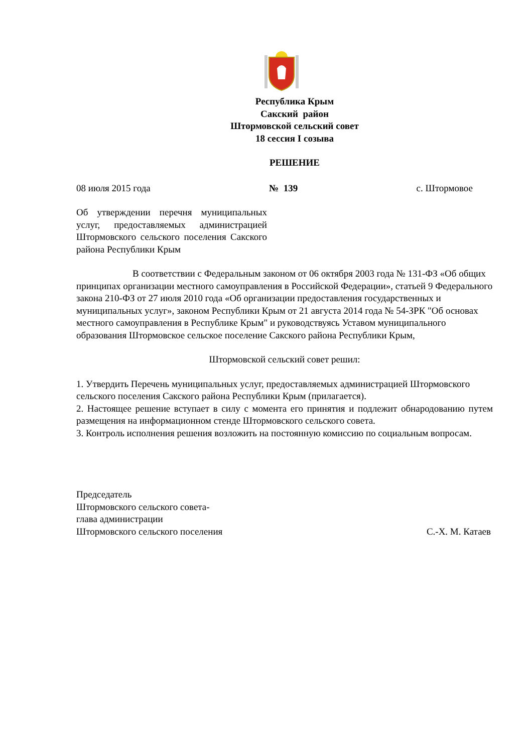Республика Крым
Сакский район
Штормовской сельский совет
18 сессия I созыва
РЕШЕНИЕ
08 июля 2015 года № 139 с. Штормовое
Об утверждении перечня муниципальных услуг, предоставляемых администрацией Штормовского сельского поселения Сакского района Республики Крым
В соответствии с Федеральным законом от 06 октября 2003 года № 131-ФЗ «Об общих принципах организации местного самоуправления в Российской Федерации», статьей 9 Федерального закона 210-ФЗ от 27 июля 2010 года «Об организации предоставления государственных и муниципальных услуг», законом Республики Крым от 21 августа 2014 года № 54-ЗРК "Об основах местного самоуправления в Республике Крым" и руководствуясь Уставом муниципального образования Штормовское сельское поселение Сакского района Республики Крым,
Штормовской сельский совет решил:
1. Утвердить Перечень муниципальных услуг, предоставляемых администрацией Штормовского сельского поселения Сакского района Республики Крым (прилагается).
2. Настоящее решение вступает в силу с момента его принятия и подлежит обнародованию путем размещения на информационном стенде Штормовского сельского совета.
3. Контроль исполнения решения возложить на постоянную комиссию по социальным вопросам.
Председатель
Штормовского сельского совета-
глава администрации
Штормовского сельского поселения
С.-Х. М. Катаев